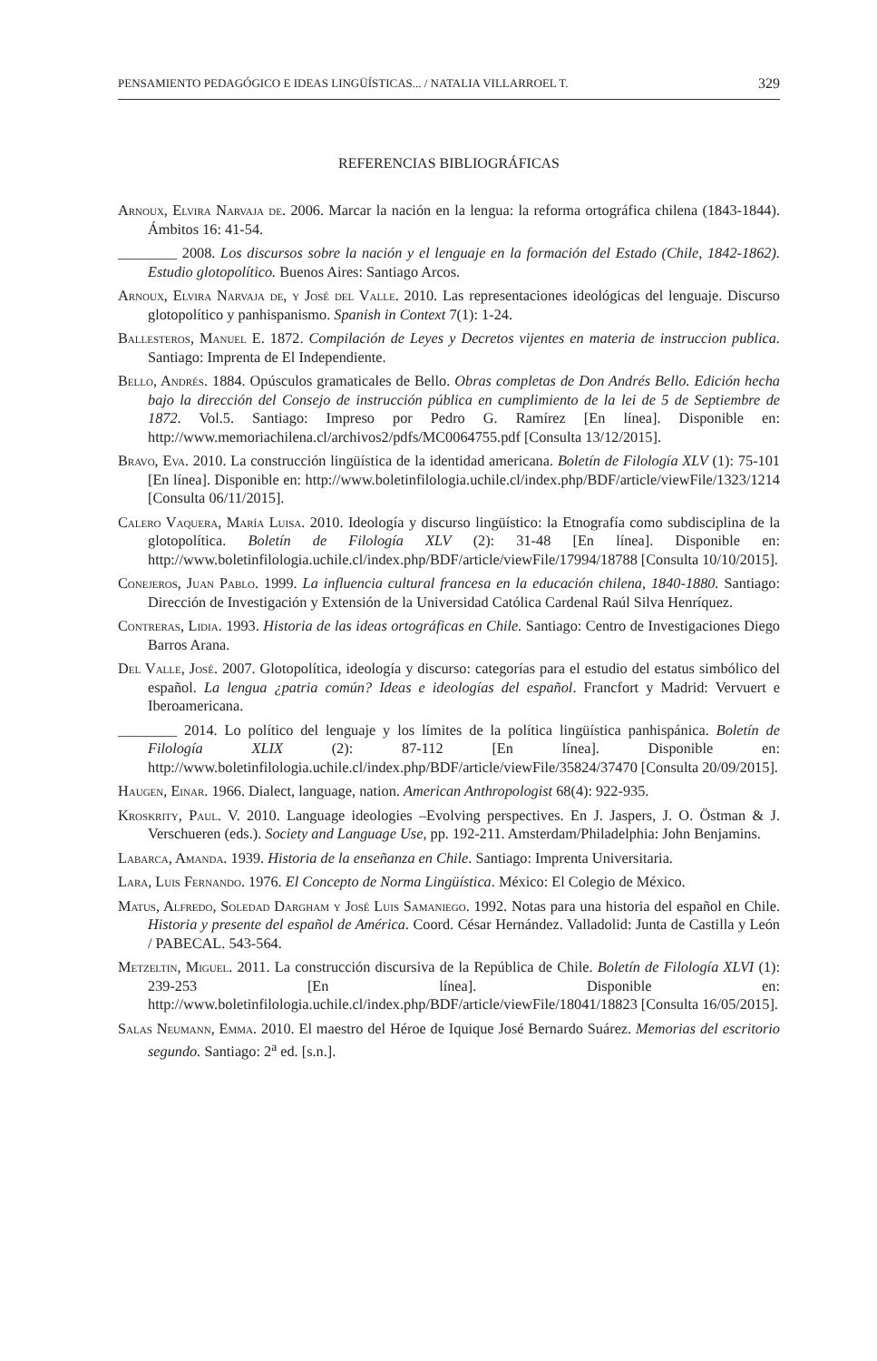PENSAMIENTO PEDAGÓGICO E IDEAS LINGÜÍSTICAS... / NATALIA VILLARROEL T. 329
REFERENCIAS BIBLIOGRÁFICAS
Arnoux, Elvira Narvaja de. 2006. Marcar la nación en la lengua: la reforma ortográfica chilena (1843-1844). Ámbitos 16: 41-54.
________ 2008. Los discursos sobre la nación y el lenguaje en la formación del Estado (Chile, 1842-1862). Estudio glotopolítico. Buenos Aires: Santiago Arcos.
Arnoux, Elvira Narvaja de, y José del Valle. 2010. Las representaciones ideológicas del lenguaje. Discurso glotopolítico y panhispanismo. Spanish in Context 7(1): 1-24.
Ballesteros, Manuel E. 1872. Compilación de Leyes y Decretos vijentes en materia de instruccion publica. Santiago: Imprenta de El Independiente.
Bello, Andrés. 1884. Opúsculos gramaticales de Bello. Obras completas de Don Andrés Bello. Edición hecha bajo la dirección del Consejo de instrucción pública en cumplimiento de la lei de 5 de Septiembre de 1872. Vol.5. Santiago: Impreso por Pedro G. Ramírez [En línea]. Disponible en: http://www.memoriachilena.cl/archivos2/pdfs/MC0064755.pdf [Consulta 13/12/2015].
Bravo, Eva. 2010. La construcción lingüística de la identidad americana. Boletín de Filología XLV (1): 75-101 [En línea]. Disponible en: http://www.boletinfilologia.uchile.cl/index.php/BDF/article/viewFile/1323/1214 [Consulta 06/11/2015].
Calero Vaquera, María Luisa. 2010. Ideología y discurso lingüístico: la Etnografía como subdisciplina de la glotopolítica. Boletín de Filología XLV (2): 31-48 [En línea]. Disponible en: http://www.boletinfilologia.uchile.cl/index.php/BDF/article/viewFile/17994/18788 [Consulta 10/10/2015].
Conejeros, Juan Pablo. 1999. La influencia cultural francesa en la educación chilena, 1840-1880. Santiago: Dirección de Investigación y Extensión de la Universidad Católica Cardenal Raúl Silva Henríquez.
Contreras, Lidia. 1993. Historia de las ideas ortográficas en Chile. Santiago: Centro de Investigaciones Diego Barros Arana.
Del Valle, José. 2007. Glotopolítica, ideología y discurso: categorías para el estudio del estatus simbólico del español. La lengua ¿patria común? Ideas e ideologías del español. Francfort y Madrid: Vervuert e Iberoamericana.
________ 2014. Lo político del lenguaje y los límites de la política lingüística panhispánica. Boletín de Filología XLIX (2): 87-112 [En línea]. Disponible en: http://www.boletinfilologia.uchile.cl/index.php/BDF/article/viewFile/35824/37470 [Consulta 20/09/2015].
Haugen, Einar. 1966. Dialect, language, nation. American Anthropologist 68(4): 922-935.
Kroskrity, Paul. V. 2010. Language ideologies –Evolving perspectives. En J. Jaspers, J. O. Östman & J. Verschueren (eds.). Society and Language Use, pp. 192-211. Amsterdam/Philadelphia: John Benjamins.
Labarca, Amanda. 1939. Historia de la enseñanza en Chile. Santiago: Imprenta Universitaria.
Lara, Luis Fernando. 1976. El Concepto de Norma Lingüística. México: El Colegio de México.
Matus, Alfredo, Soledad Dargham y José Luis Samaniego. 1992. Notas para una historia del español en Chile. Historia y presente del español de América. Coord. César Hernández. Valladolid: Junta de Castilla y León / PABECAL. 543-564.
Metzeltin, Miguel. 2011. La construcción discursiva de la República de Chile. Boletín de Filología XLVI (1): 239-253 [En línea]. Disponible en: http://www.boletinfilologia.uchile.cl/index.php/BDF/article/viewFile/18041/18823 [Consulta 16/05/2015].
Salas Neumann, Emma. 2010. El maestro del Héroe de Iquique José Bernardo Suárez. Memorias del escritorio segundo. Santiago: 2<sup>a</sup> ed. [s.n.].